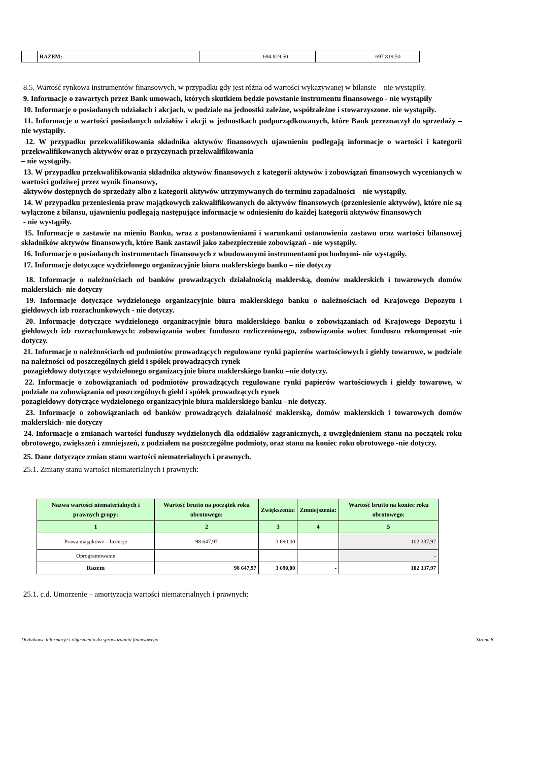| | RAZEM: | 694 819,50 | 697 819,50 |
8.5. Wartość rynkowa instrumentów finansowych, w przypadku gdy jest różna od wartości wykazywanej w bilansie – nie wystąpiły.
9. Informacje o zawartych przez Bank umowach, których skutkiem będzie powstanie instrumentu finansowego - nie wystąpiły
10. Informacje o posiadanych udziałach i akcjach, w podziale na jednostki zależne, współzależne i stowarzyszone. nie wystąpiły.
11. Informacje o wartości posiadanych udziałów i akcji w jednostkach podporządkowanych, które Bank przeznaczył do sprzedaży – nie wystąpiły.
12. W przypadku przekwalifikowania składnika aktywów finansowych ujawnieniu podlegają informacje o wartości i kategorii przekwalifikowanych aktywów oraz o przyczynach przekwalifikowania
– nie wystąpiły.
13. W przypadku przekwalifikowania składnika aktywów finansowych z kategorii aktywów i zobowiązań finansowych wycenianych w wartości godziwej przez wynik finansowy,
aktywów dostępnych do sprzedaży albo z kategorii aktywów utrzymywanych do terminu zapadalności – nie wystąpiły.
14. W przypadku przeniesienia praw majątkowych zakwalifikowanych do aktywów finansowych (przeniesienie aktywów), które nie są wyłączone z bilansu, ujawnieniu podlegają następujące informacje w odniesieniu do każdej kategorii aktywów finansowych
- nie wystąpiły.
15. Informacje o zastawie na mieniu Banku, wraz z postanowieniami i warunkami ustanowienia zastawu oraz wartości bilansowej składników aktywów finansowych, które Bank zastawił jako zabezpieczenie zobowiązań - nie wystąpiły.
16. Informacje o posiadanych instrumentach finansowych z wbudowanymi instrumentami pochodnymi- nie wystąpiły.
17. Informacje dotyczące wydzielonego organizacyjnie biura maklerskiego banku – nie dotyczy
18. Informacje o należnościach od banków prowadzących działalnością maklerską, domów maklerskich i towarowych domów maklerskich- nie dotyczy
19. Informacje dotyczące wydzielonego organizacyjnie biura maklerskiego banku o należnościach od Krajowego Depozytu i giełdowych izb rozrachunkowych - nie dotyczy.
20. Informacje dotyczące wydzielonego organizacyjnie biura maklerskiego banku o zobowiązaniach od Krajowego Depozytu i giełdowych izb rozrachunkowych: zobowiązania wobec funduszu rozliczeniowego, zobowiązania wobec funduszu rekompensat -nie dotyczy.
21. Informacje o należnościach od podmiotów prowadzących regulowane rynki papierów wartościowych i giełdy towarowe, w podziale na należności od poszczególnych giełd i spółek prowadzących rynek
pozagiełdowy dotyczące wydzielonego organizacyjnie biura maklerskiego banku –nie dotyczy.
22. Informacje o zobowiązaniach od podmiotów prowadzących regulowane rynki papierów wartościowych i giełdy towarowe, w podziale na zobowiązania od poszczególnych giełd i spółek prowadzących rynek
pozagiełdowy dotyczące wydzielonego organizacyjnie biura maklerskiego banku - nie dotyczy.
23. Informacje o zobowiązaniach od banków prowadzących działalność maklerską, domów maklerskich i towarowych domów maklerskich- nie dotyczy
24. Informacje o zmianach wartości funduszy wydzielonych dla oddziałów zagranicznych, z uwzględnieniem stanu na początek roku obrotowego, zwiększeń i zmniejszeń, z podziałem na poszczególne podmioty, oraz stanu na koniec roku obrotowego -nie dotyczy.
25. Dane dotyczące zmian stanu wartości niematerialnych i prawnych.
25.1. Zmiany stanu wartości niematerialnych i prawnych:
| Nazwa wartości niematerialnych i prawnych grupy: | Wartość brutto na początek roku obrotowego: | Zwiększenia: | Zmniejszenia: | Wartość brutto na koniec roku obrotowego: |
| --- | --- | --- | --- | --- |
| 1 | 2 | 3 | 4 | 5 |
| Prawa majątkowe – licencje | 98 647,97 | 3 690,00 | | 102 337,97 |
| Oprogramowanie | | | | - |
| Razem | 98 647,97 | 3 690,00 | - | 102 337,97 |
25.1. c.d. Umorzenie – amortyzacja wartości niematerialnych i prawnych:
Dodatkowe informacje i objaśnienia do sprawozdania finansowego Strona 8